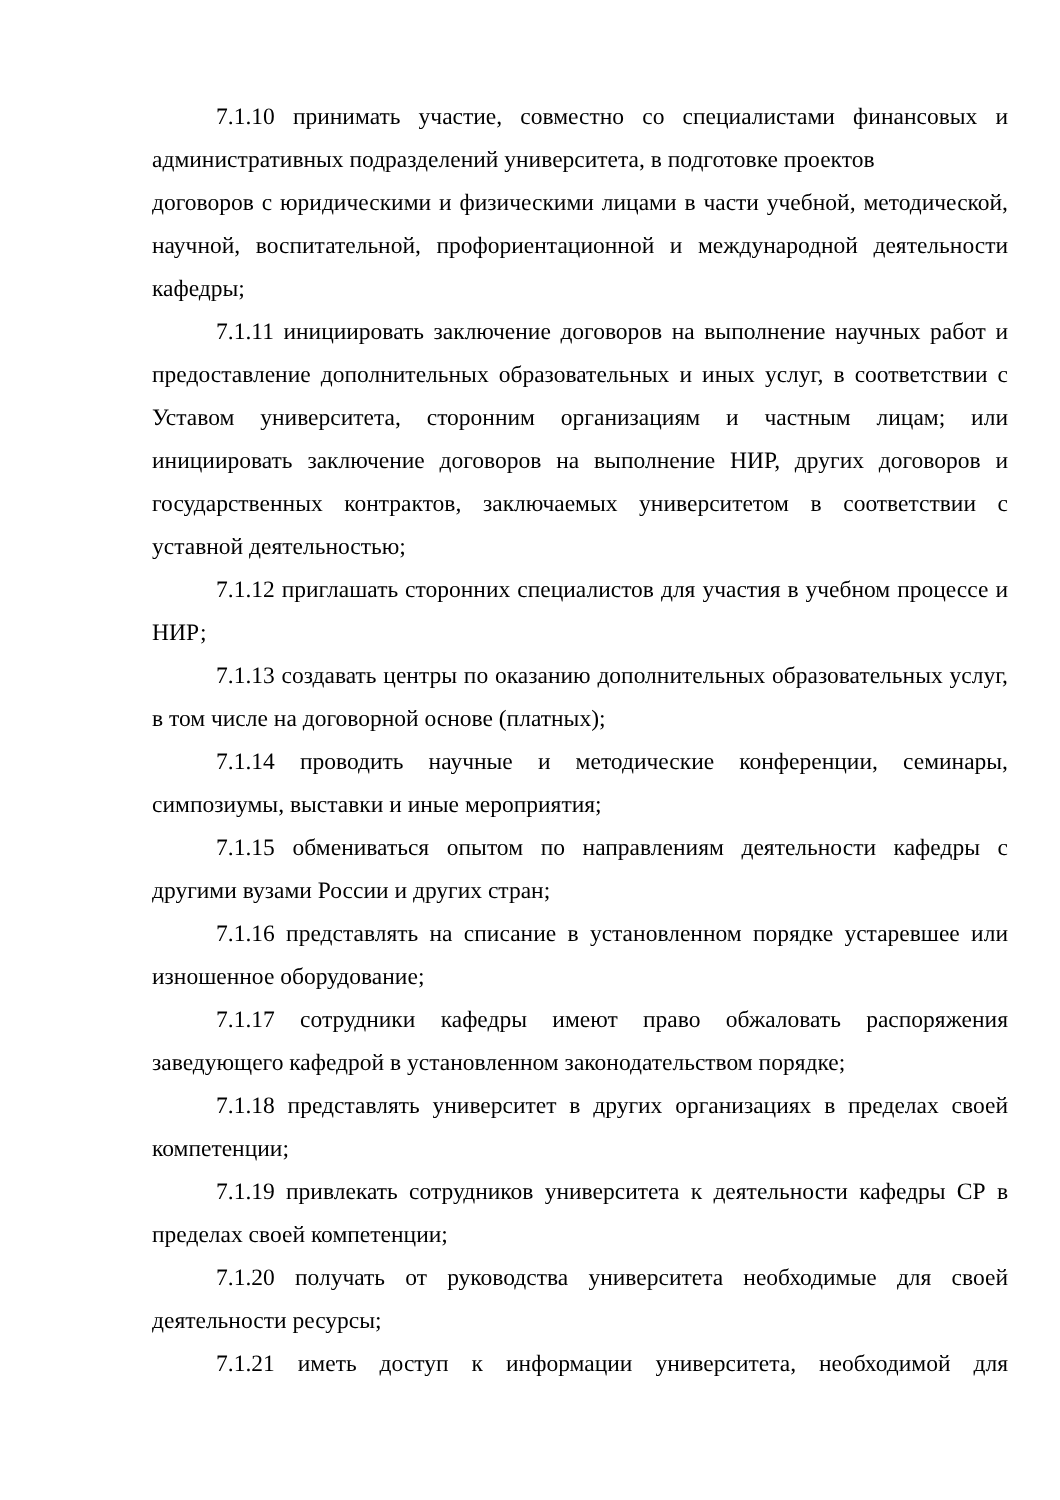7.1.10 принимать участие, совместно со специалистами финансовых и административных подразделений университета, в подготовке проектов
договоров с юридическими и физическими лицами в части учебной, методической, научной, воспитательной, профориентационной и международной деятельности кафедры;
7.1.11 инициировать заключение договоров на выполнение научных работ и предоставление дополнительных образовательных и иных услуг, в соответствии с Уставом университета, сторонним организациям и частным лицам; или инициировать заключение договоров на выполнение НИР, других договоров и государственных контрактов, заключаемых университетом в соответствии с уставной деятельностью;
7.1.12 приглашать сторонних специалистов для участия в учебном процессе и НИР;
7.1.13 создавать центры по оказанию дополнительных образовательных услуг, в том числе на договорной основе (платных);
7.1.14 проводить научные и методические конференции, семинары, симпозиумы, выставки и иные мероприятия;
7.1.15 обмениваться опытом по направлениям деятельности кафедры с другими вузами России и других стран;
7.1.16 представлять на списание в установленном порядке устаревшее или изношенное оборудование;
7.1.17 сотрудники кафедры имеют право обжаловать распоряжения заведующего кафедрой в установленном законодательством порядке;
7.1.18 представлять университет в других организациях в пределах своей компетенции;
7.1.19 привлекать сотрудников университета к деятельности кафедры СР в пределах своей компетенции;
7.1.20 получать от руководства университета необходимые для своей деятельности ресурсы;
7.1.21 иметь доступ к информации университета, необходимой для